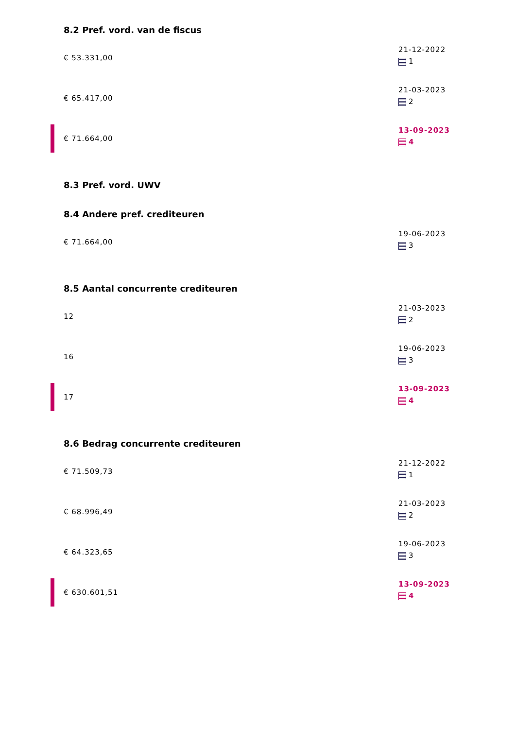8.2 Pref. vord. van de fiscus
€ 53.331,00
21-12-2022
1
€ 65.417,00
21-03-2023
2
€ 71.664,00
13-09-2023
4
8.3 Pref. vord. UWV
8.4 Andere pref. crediteuren
€ 71.664,00
19-06-2023
3
8.5 Aantal concurrente crediteuren
12
21-03-2023
2
16
19-06-2023
3
17
13-09-2023
4
8.6 Bedrag concurrente crediteuren
€ 71.509,73
21-12-2022
1
€ 68.996,49
21-03-2023
2
€ 64.323,65
19-06-2023
3
€ 630.601,51
13-09-2023
4